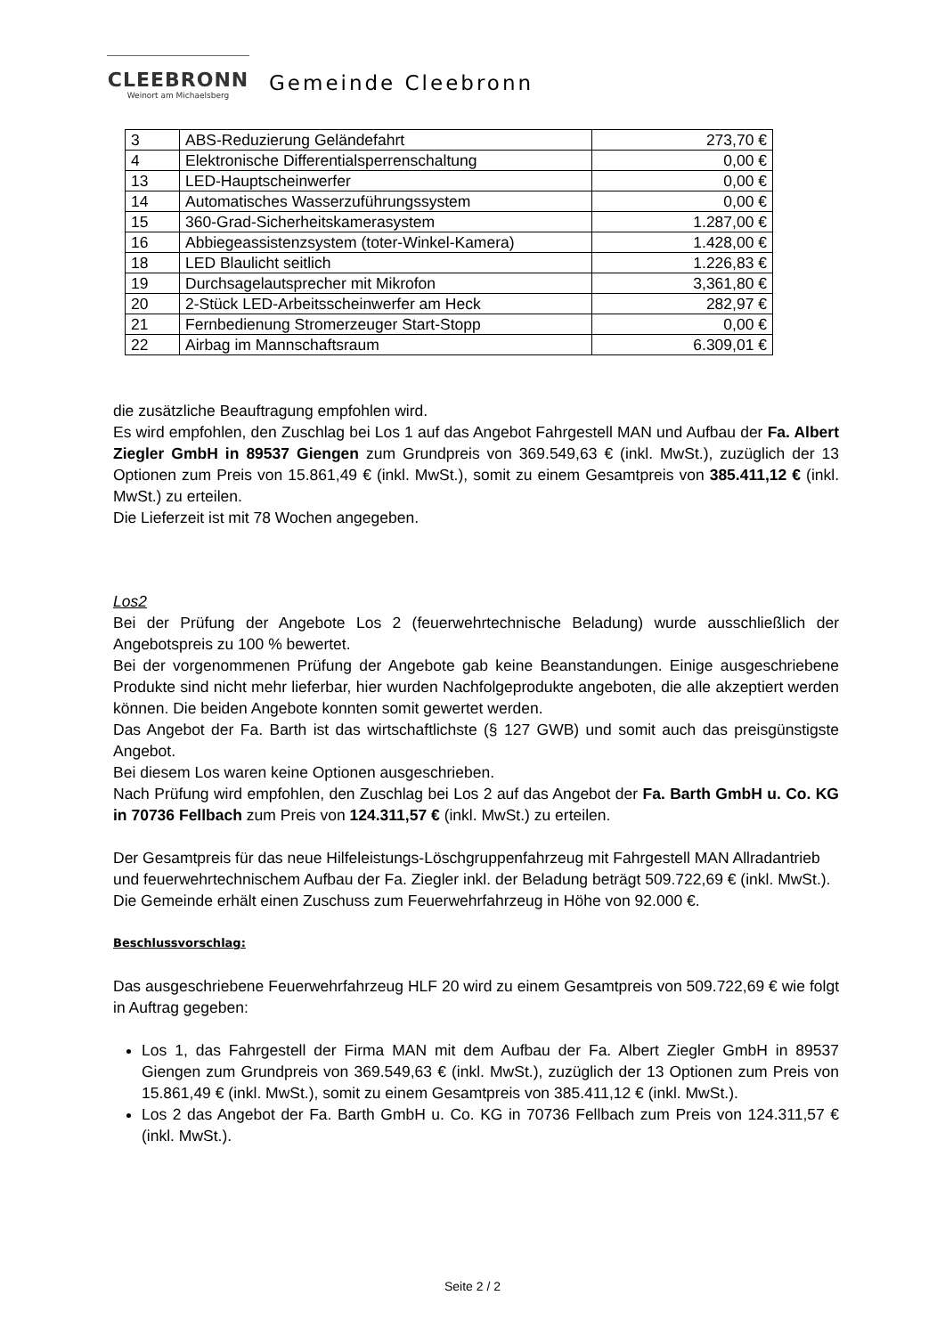CLEEBRONN
Weinort am Michaelsberg
Gemeinde Cleebronn
| 3 | ABS-Reduzierung Geländefahrt | 273,70 € |
| 4 | Elektronische Differentialsperrenschaltung | 0,00 € |
| 13 | LED-Hauptscheinwerfer | 0,00 € |
| 14 | Automatisches Wasserzuführungssystem | 0,00 € |
| 15 | 360-Grad-Sicherheitskamerasystem | 1.287,00 € |
| 16 | Abbiegeassistenzsystem (toter-Winkel-Kamera) | 1.428,00 € |
| 18 | LED Blaulicht seitlich | 1.226,83 € |
| 19 | Durchsagelautsprecher mit Mikrofon | 3,361,80 € |
| 20 | 2-Stück LED-Arbeitsscheinwerfer am Heck | 282,97 € |
| 21 | Fernbedienung Stromerzeuger Start-Stopp | 0,00 € |
| 22 | Airbag im Mannschaftsraum | 6.309,01 € |
die zusätzliche Beauftragung empfohlen wird.
Es wird empfohlen, den Zuschlag bei Los 1 auf das Angebot Fahrgestell MAN und Aufbau der Fa. Albert Ziegler GmbH in 89537 Giengen zum Grundpreis von 369.549,63 € (inkl. MwSt.), zuzüglich der 13 Optionen zum Preis von 15.861,49 € (inkl. MwSt.), somit zu einem Gesamtpreis von 385.411,12 € (inkl. MwSt.) zu erteilen.
Die Lieferzeit ist mit 78 Wochen angegeben.
Los2
Bei der Prüfung der Angebote Los 2 (feuerwehrtechnische Beladung) wurde ausschließlich der Angebotspreis zu 100 % bewertet.
Bei der vorgenommenen Prüfung der Angebote gab keine Beanstandungen. Einige ausgeschriebene Produkte sind nicht mehr lieferbar, hier wurden Nachfolgeprodukte angeboten, die alle akzeptiert werden können. Die beiden Angebote konnten somit gewertet werden.
Das Angebot der Fa. Barth ist das wirtschaftlichste (§ 127 GWB) und somit auch das preisgünstigste Angebot.
Bei diesem Los waren keine Optionen ausgeschrieben.
Nach Prüfung wird empfohlen, den Zuschlag bei Los 2 auf das Angebot der Fa. Barth GmbH u. Co. KG in 70736 Fellbach zum Preis von 124.311,57 € (inkl. MwSt.) zu erteilen.
Der Gesamtpreis für das neue Hilfeleistungs-Löschgruppenfahrzeug mit Fahrgestell MAN Allradantrieb und feuerwehrtechnischem Aufbau der Fa. Ziegler inkl. der Beladung beträgt 509.722,69 € (inkl. MwSt.). Die Gemeinde erhält einen Zuschuss zum Feuerwehrfahrzeug in Höhe von 92.000 €.
Beschlussvorschlag:
Das ausgeschriebene Feuerwehrfahrzeug HLF 20 wird zu einem Gesamtpreis von 509.722,69 € wie folgt in Auftrag gegeben:
Los 1, das Fahrgestell der Firma MAN mit dem Aufbau der Fa. Albert Ziegler GmbH in 89537 Giengen zum Grundpreis von 369.549,63 € (inkl. MwSt.), zuzüglich der 13 Optionen zum Preis von 15.861,49 € (inkl. MwSt.), somit zu einem Gesamtpreis von 385.411,12 € (inkl. MwSt.).
Los 2 das Angebot der Fa. Barth GmbH u. Co. KG in 70736 Fellbach zum Preis von 124.311,57 € (inkl. MwSt.).
Seite 2 / 2